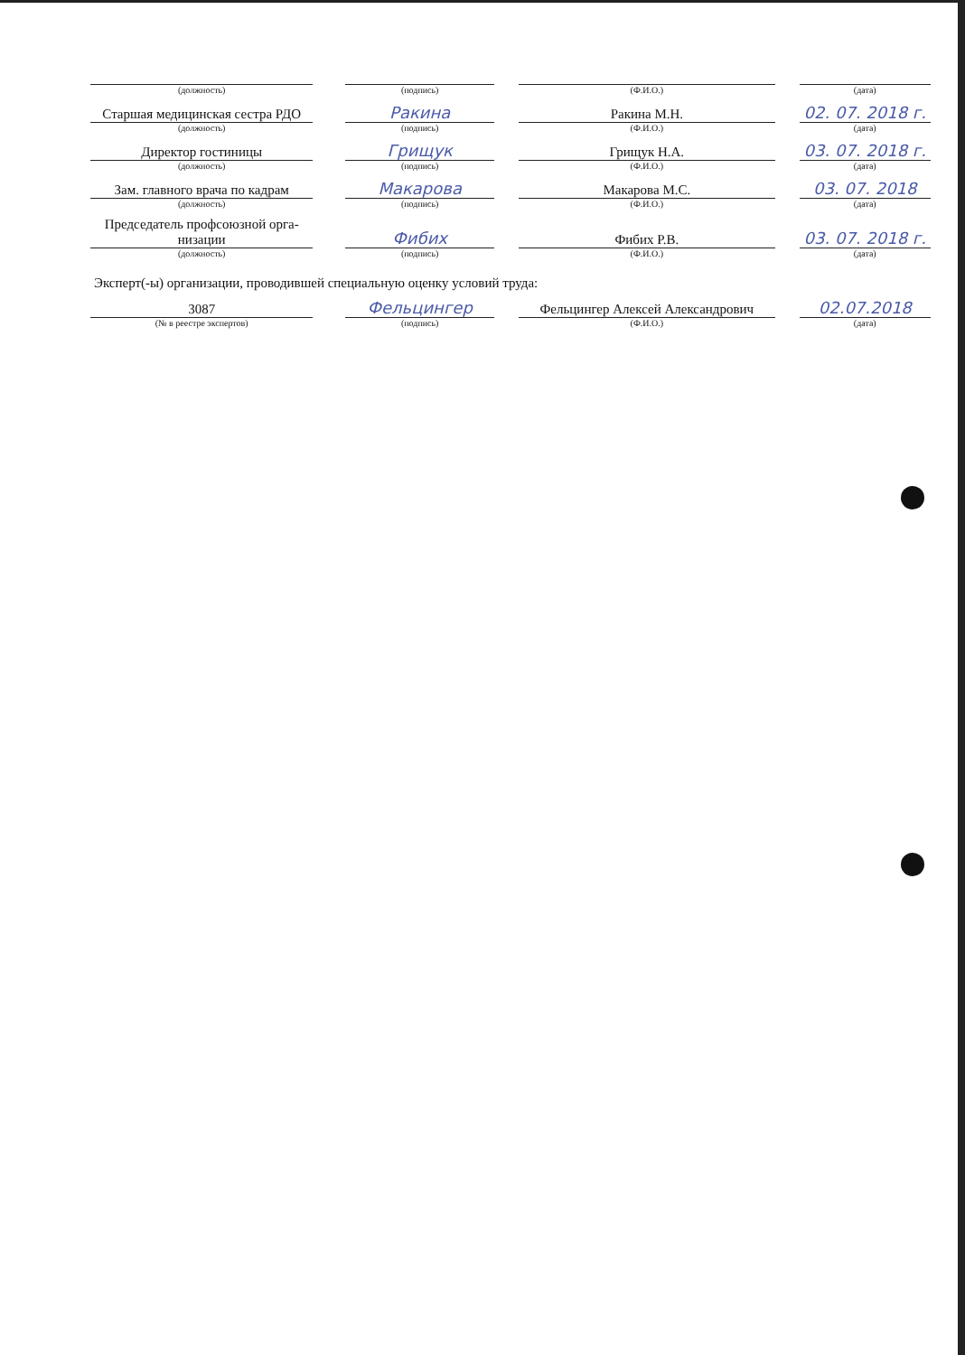| (должность) | | (подпись) | | (Ф.И.О.) | | (дата) |
| Старшая медицинская сестра РДО | | Ракина | | Ракина М.Н. | | 02. 07. 2018 г. |
| (должность) | | (подпись) | | (Ф.И.О.) | | (дата) |
| Директор гостиницы | | Грищук | | Грищук Н.А. | | 03. 07. 2018 г. |
| (должность) | | (подпись) | | (Ф.И.О.) | | (дата) |
| Зам. главного врача по кадрам | | Макарова | | Макарова М.С. | | 03. 07. 2018 |
| (должность) | | (подпись) | | (Ф.И.О.) | | (дата) |
| Председатель профсоюзной орга- низации | | Фибих | | Фибих Р.В. | | 03. 07. 2018 г. |
| (должность) | | (подпись) | | (Ф.И.О.) | | (дата) |
| Эксперт(-ы) организации, проводившей специальную оценку условий труда: | | | | | | |
| 3087 | | Фельцингер | | Фельцингер Алексей Александрович | | 02.07.2018 |
| (№ в реестре экспертов) | | (подпись) | | (Ф.И.О.) | | (дата) |